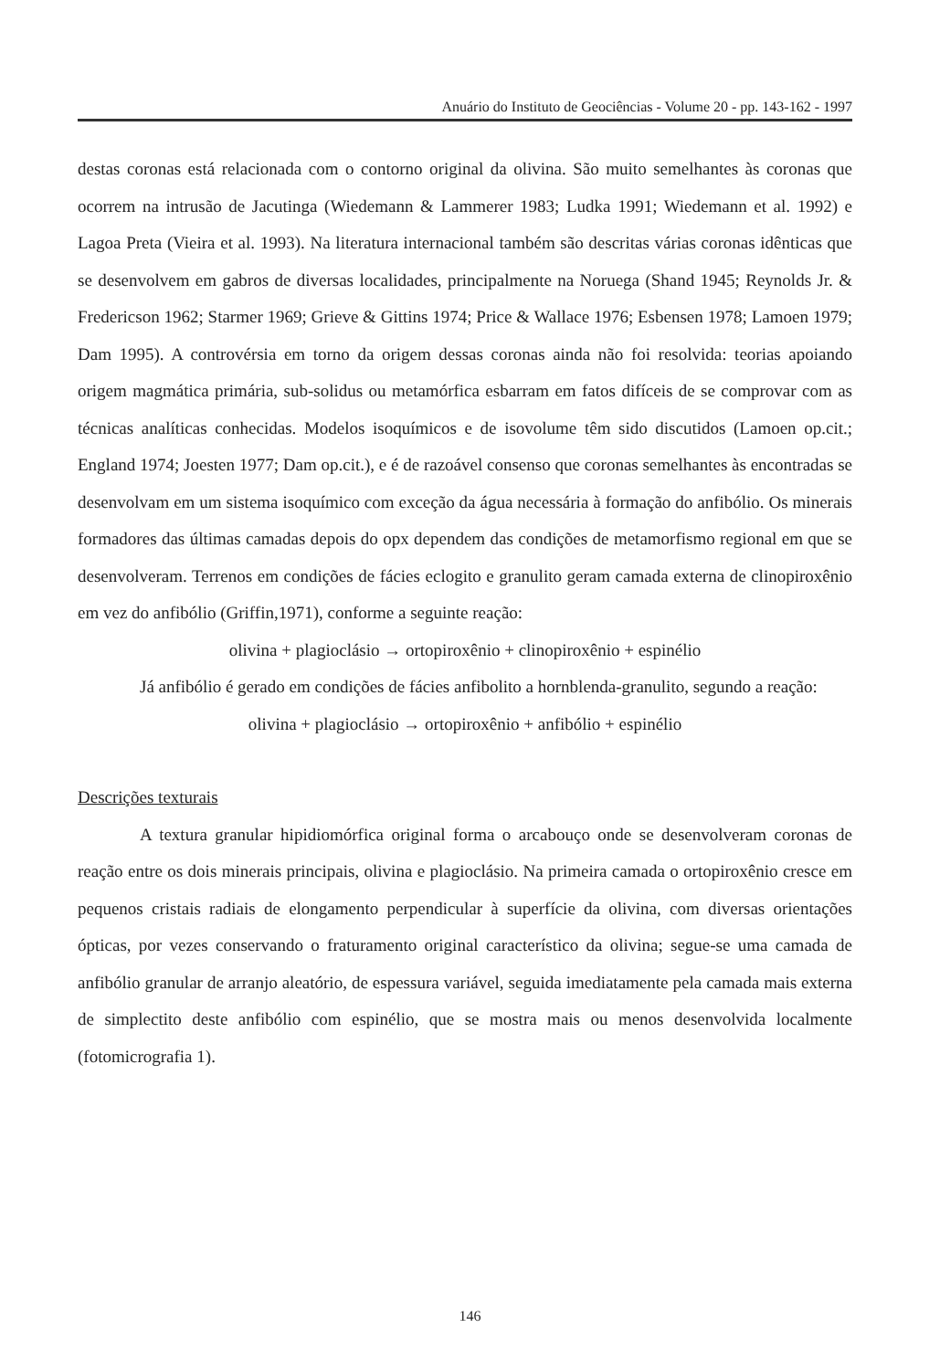Anuário do Instituto de Geociências - Volume 20 - pp. 143-162 - 1997
destas coronas está relacionada com o contorno original da olivina. São muito semelhantes às coronas que ocorrem na intrusão de Jacutinga (Wiedemann & Lammerer 1983; Ludka 1991; Wiedemann et al. 1992) e Lagoa Preta (Vieira et al. 1993). Na literatura internacional também são descritas várias coronas idênticas que se desenvolvem em gabros de diversas localidades, principalmente na Noruega (Shand 1945; Reynolds Jr. & Fredericson 1962; Starmer 1969; Grieve & Gittins 1974; Price & Wallace 1976; Esbensen 1978; Lamoen 1979; Dam 1995). A controvérsia em torno da origem dessas coronas ainda não foi resolvida: teorias apoiando origem magmática primária, sub-solidus ou metamórfica esbarram em fatos difíceis de se comprovar com as técnicas analíticas conhecidas. Modelos isoquímicos e de isovolume têm sido discutidos (Lamoen op.cit.; England 1974; Joesten 1977; Dam op.cit.), e é de razoável consenso que coronas semelhantes às encontradas se desenvolvam em um sistema isoquímico com exceção da água necessária à formação do anfibólio. Os minerais formadores das últimas camadas depois do opx dependem das condições de metamorfismo regional em que se desenvolveram. Terrenos em condições de fácies eclogito e granulito geram camada externa de clinopiroxênio em vez do anfibólio (Griffin,1971), conforme a seguinte reação:
olivina + plagioclásio → ortopiroxênio + clinopiroxênio + espinélio
Já anfibólio é gerado em condições de fácies anfibolito a hornblenda-granulito, segundo a reação:
olivina + plagioclásio → ortopiroxênio + anfibólio + espinélio
Descrições texturais
A textura granular hipidiomórfica original forma o arcabouço onde se desenvolveram coronas de reação entre os dois minerais principais, olivina e plagioclásio. Na primeira camada o ortopiroxênio cresce em pequenos cristais radiais de elongamento perpendicular à superfície da olivina, com diversas orientações ópticas, por vezes conservando o fraturamento original característico da olivina; segue-se uma camada de anfibólio granular de arranjo aleatório, de espessura variável, seguida imediatamente pela camada mais externa de simplectito deste anfibólio com espinélio, que se mostra mais ou menos desenvolvida localmente (fotomicrografia 1).
146